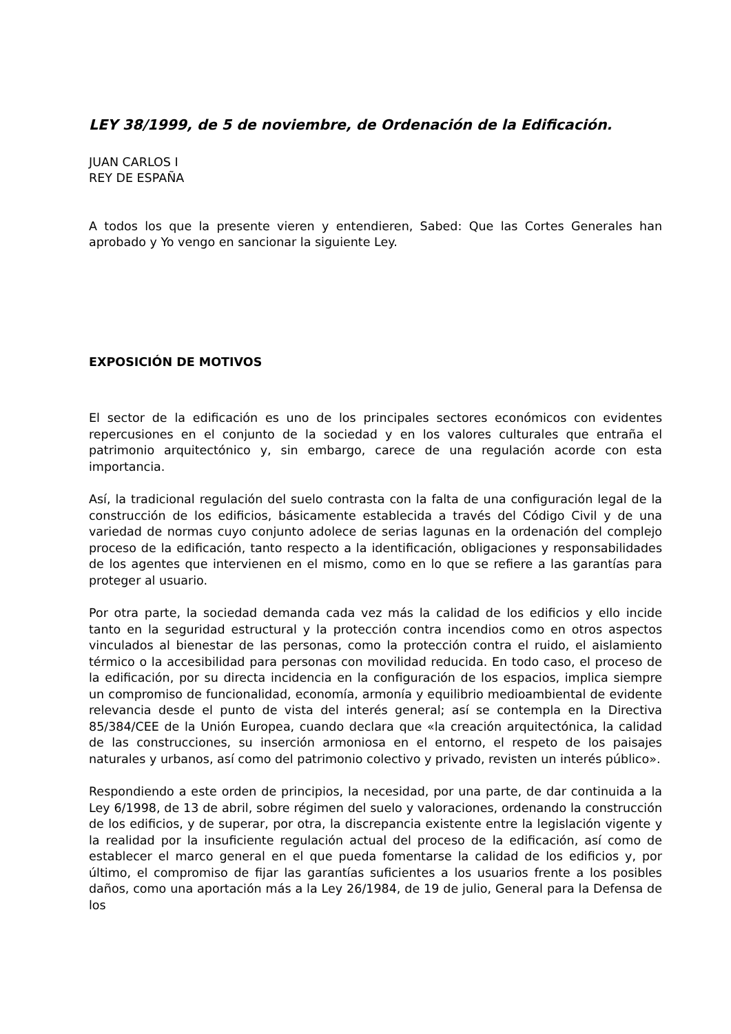LEY 38/1999, de 5 de noviembre, de Ordenación de la Edificación.
JUAN CARLOS I
REY DE ESPAÑA
A todos los que la presente vieren y entendieren, Sabed: Que las Cortes Generales han aprobado y Yo vengo en sancionar la siguiente Ley.
EXPOSICIÓN DE MOTIVOS
El sector de la edificación es uno de los principales sectores económicos con evidentes repercusiones en el conjunto de la sociedad y en los valores culturales que entraña el patrimonio arquitectónico y, sin embargo, carece de una regulación acorde con esta importancia.
Así, la tradicional regulación del suelo contrasta con la falta de una configuración legal de la construcción de los edificios, básicamente establecida a través del Código Civil y de una variedad de normas cuyo conjunto adolece de serias lagunas en la ordenación del complejo proceso de la edificación, tanto respecto a la identificación, obligaciones y responsabilidades de los agentes que intervienen en el mismo, como en lo que se refiere a las garantías para proteger al usuario.
Por otra parte, la sociedad demanda cada vez más la calidad de los edificios y ello incide tanto en la seguridad estructural y la protección contra incendios como en otros aspectos vinculados al bienestar de las personas, como la protección contra el ruido, el aislamiento térmico o la accesibilidad para personas con movilidad reducida. En todo caso, el proceso de la edificación, por su directa incidencia en la configuración de los espacios, implica siempre un compromiso de funcionalidad, economía, armonía y equilibrio medioambiental de evidente relevancia desde el punto de vista del interés general; así se contempla en la Directiva 85/384/CEE de la Unión Europea, cuando declara que «la creación arquitectónica, la calidad de las construcciones, su inserción armoniosa en el entorno, el respeto de los paisajes naturales y urbanos, así como del patrimonio colectivo y privado, revisten un interés público».
Respondiendo a este orden de principios, la necesidad, por una parte, de dar continuida a la Ley 6/1998, de 13 de abril, sobre régimen del suelo y valoraciones, ordenando la construcción de los edificios, y de superar, por otra, la discrepancia existente entre la legislación vigente y la realidad por la insuficiente regulación actual del proceso de la edificación, así como de establecer el marco general en el que pueda fomentarse la calidad de los edificios y, por último, el compromiso de fijar las garantías suficientes a los usuarios frente a los posibles daños, como una aportación más a la Ley 26/1984, de 19 de julio, General para la Defensa de los